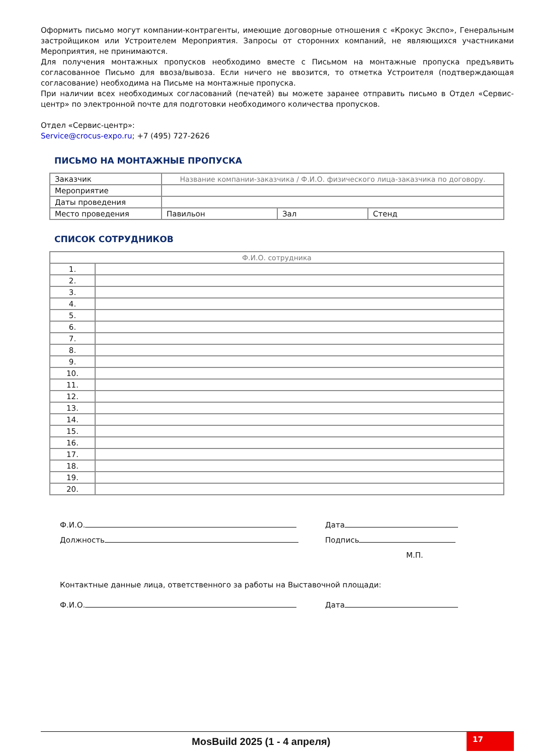Оформить письмо могут компании-контрагенты, имеющие договорные отношения с «Крокус Экспо», Генеральным застройщиком или Устроителем Мероприятия. Запросы от сторонних компаний, не являющихся участниками Мероприятия, не принимаются.
Для получения монтажных пропусков необходимо вместе с Письмом на монтажные пропуска предъявить согласованное Письмо для ввоза/вывоза. Если ничего не ввозится, то отметка Устроителя (подтверждающая согласование) необходима на Письме на монтажные пропуска.
При наличии всех необходимых согласований (печатей) вы можете заранее отправить письмо в Отдел «Сервис-центр» по электронной почте для подготовки необходимого количества пропусков.
Отдел «Сервис-центр»:
Service@crocus-expo.ru; +7 (495) 727-2626
ПИСЬМО НА МОНТАЖНЫЕ ПРОПУСКА
| Заказчик | Название компании-заказчика / Ф.И.О. физического лица-заказчика по договору. | | |
| Мероприятие | | | |
| Даты проведения | | | |
| Место проведения | Павильон | Зал | Стенд |
СПИСОК СОТРУДНИКОВ
| Ф.И.О. сотрудника | |
| 1. | |
| 2. | |
| 3. | |
| 4. | |
| 5. | |
| 6. | |
| 7. | |
| 8. | |
| 9. | |
| 10. | |
| 11. | |
| 12. | |
| 13. | |
| 14. | |
| 15. | |
| 16. | |
| 17. | |
| 18. | |
| 19. | |
| 20. | |
Ф.И.О. Дата
Должность Подпись
М.П.
Контактные данные лица, ответственного за работы на Выставочной площади:
Ф.И.О. Дата
MosBuild 2025 (1 - 4 апреля)
17